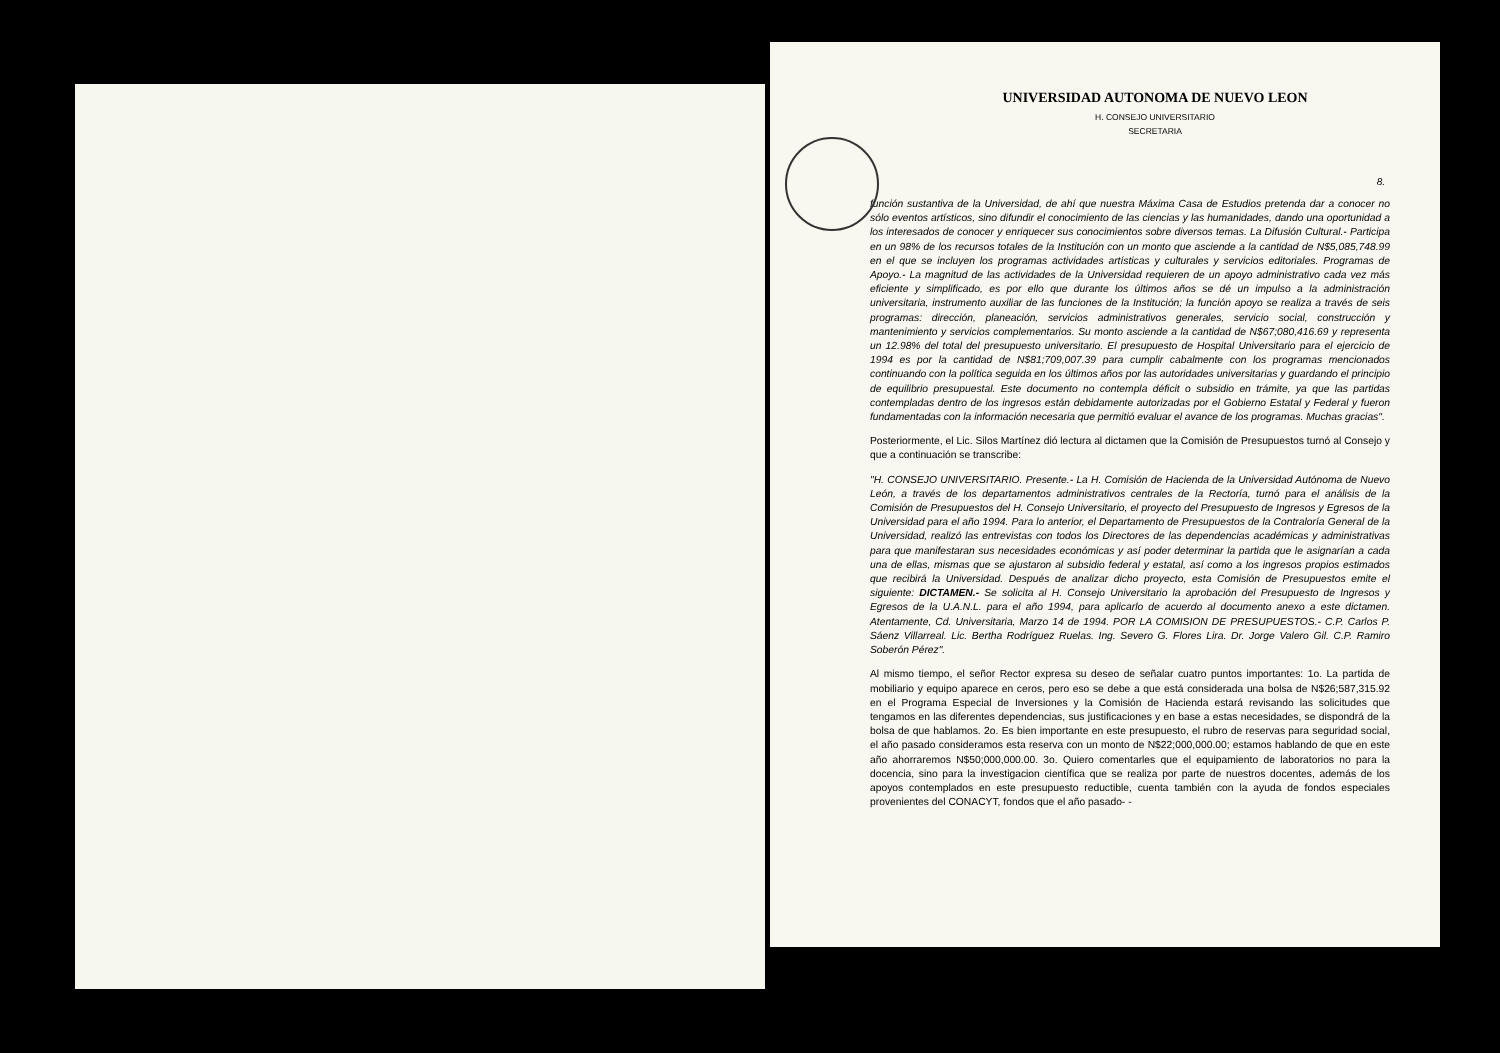UNIVERSIDAD AUTONOMA DE NUEVO LEON
H. CONSEJO UNIVERSITARIO
SECRETARIA
8.
función sustantiva de la Universidad, de ahí que nuestra Máxima Casa de Estudios pretenda dar a conocer no sólo eventos artísticos, sino difundir el conocimiento de las ciencias y las humanidades, dando una oportunidad a los interesados de conocer y enriquecer sus conocimientos sobre diversos temas. La Difusión Cultural.- Participa en un 98% de los recursos totales de la Institución con un monto que asciende a la cantidad de N$5,085,748.99 en el que se incluyen los programas actividades artísticas y culturales y servicios editoriales. Programas de Apoyo.- La magnitud de las actividades de la Universidad requieren de un apoyo administrativo cada vez más eficiente y simplificado, es por ello que durante los últimos años se dé un impulso a la administración universitaria, instrumento auxiliar de las funciones de la Institución; la función apoyo se realiza a través de seis programas: dirección, planeación, servicios administrativos generales, servicio social, construcción y mantenimiento y servicios complementarios. Su monto asciende a la cantidad de N$67;080,416.69 y representa un 12.98% del total del presupuesto universitario. El presupuesto de Hospital Universitario para el ejercicio de 1994 es por la cantidad de N$81;709,007.39 para cumplir cabalmente con los programas mencionados continuando con la política seguida en los últimos años por las autoridades universitarias y guardando el principio de equilibrio presupuestal. Este documento no contempla déficit o subsidio en trámite, ya que las partidas contempladas dentro de los ingresos están debidamente autorizadas por el Gobierno Estatal y Federal y fueron fundamentadas con la información necesaria que permitió evaluar el avance de los programas. Muchas gracias".
Posteriormente, el Lic. Silos Martínez dió lectura al dictamen que la Comisión de Presupuestos turnó al Consejo y que a continuación se transcribe:
"H. CONSEJO UNIVERSITARIO. Presente.- La H. Comisión de Hacienda de la Universidad Autónoma de Nuevo León, a través de los departamentos administrativos centrales de la Rectoría, turnó para el análisis de la Comisión de Presupuestos del H. Consejo Universitario, el proyecto del Presupuesto de Ingresos y Egresos de la Universidad para el año 1994. Para lo anterior, el Departamento de Presupuestos de la Contraloría General de la Universidad, realizó las entrevistas con todos los Directores de las dependencias académicas y administrativas para que manifestaran sus necesidades económicas y así poder determinar la partida que le asignarían a cada una de ellas, mismas que se ajustaron al subsidio federal y estatal, así como a los ingresos propios estimados que recibirá la Universidad. Después de analizar dicho proyecto, esta Comisión de Presupuestos emite el siguiente: DICTAMEN.- Se solicita al H. Consejo Universitario la aprobación del Presupuesto de Ingresos y Egresos de la U.A.N.L. para el año 1994, para aplicarlo de acuerdo al documento anexo a este dictamen. Atentamente, Cd. Universitaria, Marzo 14 de 1994. POR LA COMISION DE PRESUPUESTOS.- C.P. Carlos P. Sáenz Villarreal. Lic. Bertha Rodríguez Ruelas. Ing. Severo G. Flores Lira. Dr. Jorge Valero Gil. C.P. Ramiro Soberón Pérez".
Al mismo tiempo, el señor Rector expresa su deseo de señalar cuatro puntos importantes: 1o. La partida de mobiliario y equipo aparece en ceros, pero eso se debe a que está considerada una bolsa de N$26;587,315.92 en el Programa Especial de Inversiones y la Comisión de Hacienda estará revisando las solicitudes que tengamos en las diferentes dependencias, sus justificaciones y en base a estas necesidades, se dispondrá de la bolsa de que hablamos. 2o. Es bien importante en este presupuesto, el rubro de reservas para seguridad social, el año pasado consideramos esta reserva con un monto de N$22;000,000.00; estamos hablando de que en este año ahorraremos N$50;000,000.00. 3o. Quiero comentarles que el equipamiento de laboratorios no para la docencia, sino para la investigacion científica que se realiza por parte de nuestros docentes, además de los apoyos contemplados en este presupuesto reductible, cuenta también con la ayuda de fondos especiales provenientes del CONACYT, fondos que el año pasado- -